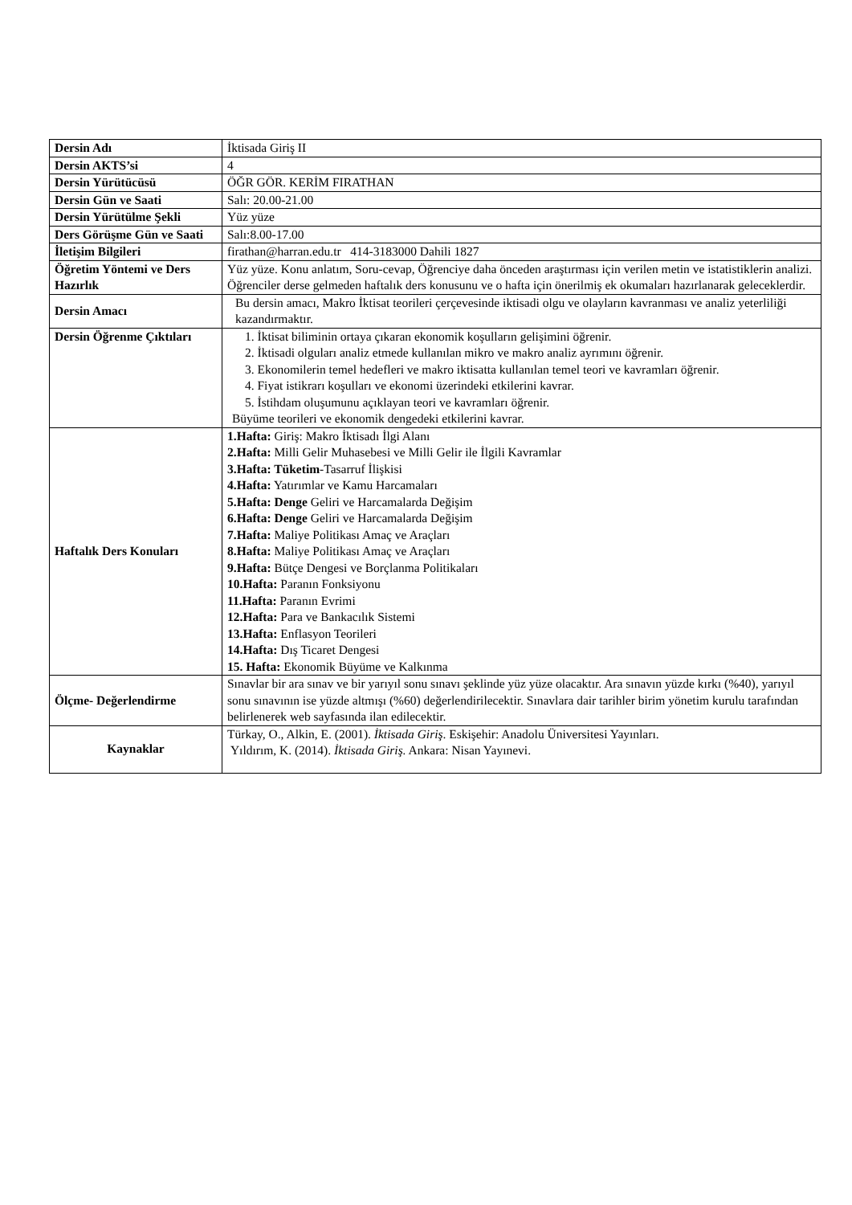| Dersin Adı | İktisada Giriş II |
| Dersin AKTS’si | 4 |
| Dersin Yürütücüsü | ÖĞR GÖR. KERİM FIRATHAN |
| Dersin Gün ve Saati | Salı: 20.00-21.00 |
| Dersin Yürütülme Şekli | Yüz yüze |
| Ders Görüşme Gün ve Saati | Salı:8.00-17.00 |
| İletişim Bilgileri | firathan@harran.edu.tr 414-3183000 Dahili 1827 |
| Öğretim Yöntemi ve Ders Hazırlık | Yüz yüze. Konu anlatım, Soru-cevap, Öğrenciye daha önceden araştırması için verilen metin ve istatistiklerin analizi. Öğrenciler derse gelmeden haftalık ders konusunu ve o hafta için önerilmiş ek okumaları hazırlanarak geleceklerdir. |
| Dersin Amacı | Bu dersin amacı, Makro İktisat teorileri çerçevesinde iktisadi olgu ve olayların kavranması ve analiz yeterliliği kazandırmaktır. |
| Dersin Öğrenme Çıktıları | 1. İktisat biliminin ortaya çıkaran ekonomik koşulların gelişimini öğrenir. 2. İktisadi olguları analiz etmede kullanılan mikro ve makro analiz ayrımını öğrenir. 3. Ekonomilerin temel hedefleri ve makro iktisatta kullanılan temel teori ve kavramları öğrenir. 4. Fiyat istikrarı koşulları ve ekonomi üzerindeki etkilerini kavrar. 5. İstihdam oluşumunu açıklayan teori ve kavramları öğrenir. Büyüme teorileri ve ekonomik dengedeki etkilerini kavrar. |
| Haftalık Ders Konuları | 1.Hafta: Giriş: Makro İktisadı İlgi Alanı 2.Hafta: Milli Gelir Muhasebesi ve Milli Gelir ile İlgili Kavramlar 3.Hafta: Tüketim -Tasarruf İlişkisi 4.Hafta: Yatırımlar ve Kamu Harcamaları 5.Hafta: Denge Geliri ve Harcamalarda Değişim 6.Hafta: Denge Geliri ve Harcamalarda Değişim 7.Hafta: Maliye Politikası Amaç ve Araçları 8.Hafta: Maliye Politikası Amaç ve Araçları 9.Hafta: Bütçe Dengesi ve Borçlanma Politikaları 10.Hafta: Paranın Fonksiyonu 11.Hafta: Paranın Evrimi 12.Hafta: Para ve Bankacılık Sistemi 13.Hafta: Enflasyon Teorileri 14.Hafta: Dış Ticaret Dengesi 15. Hafta: Ekonomik Büyüme ve Kalkınma |
| Ölçme- Değerlendirme | Sınavlar bir ara sınav ve bir yarıyıl sonu sınavı şeklinde yüz yüze olacaktır. Ara sınavın yüzde kırkı (%40), yarıyıl sonu sınavının ise yüzde altmışı (%60) değerlendirilecektir. Sınavlara dair tarihler birim yönetim kurulu tarafından belirlenerek web sayfasında ilan edilecektir. |
| Kaynaklar | Türkay, O., Alkin, E. (2001). İktisada Giriş . Eskişehir: Anadolu Üniversitesi Yayınları. Yıldırım, K. (2014). İktisada Giriş. Ankara: Nisan Yayınevi. |